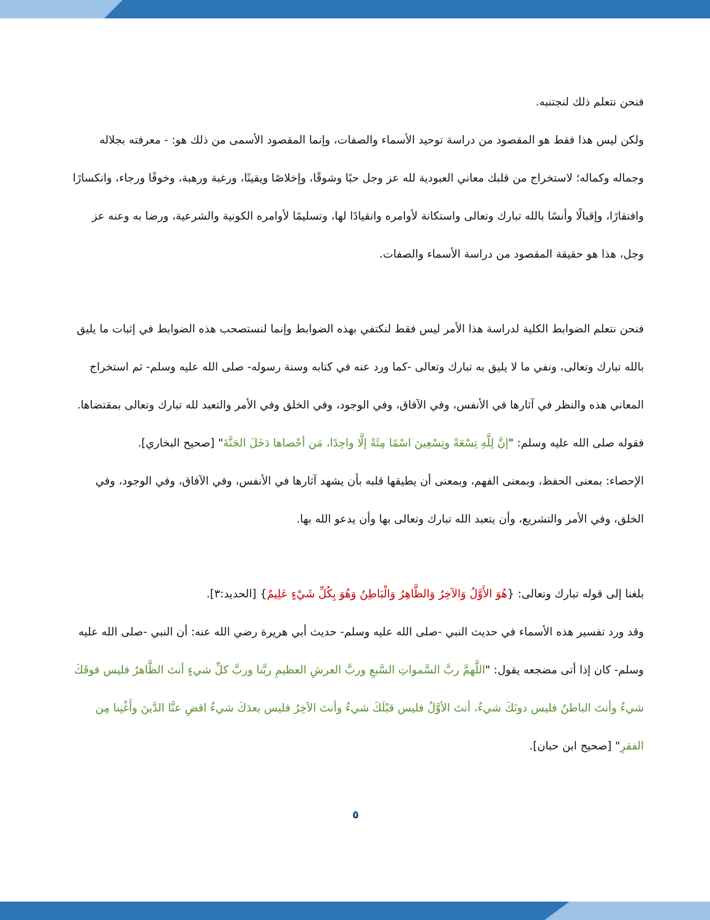فنحن نتعلم ذلك لنجتنبه.
ولكن ليس هذا فقط هو المقصود من دراسة توحيد الأسماء والصفات، وإنما المقصود الأسمى من ذلك هو: - معرفته بجلاله وجماله وكماله؛ لاستخراج من قلبك معاني العبودية لله عز وجل حبًا وشوقًا، وإخلاصًا ويقينًا، ورغبة ورهبة، وخوفًا ورجاء، وانكسارًا وافتقارًا، وإقبالًا وأنسًا بالله تبارك وتعالى واستكانة لأوامره وانقيادًا لها، وتسليمًا لأوامره الكونية والشرعية، ورضا به وعنه عز وجل، هذا هو حقيقة المقصود من دراسة الأسماء والصفات.
فنحن نتعلم الضوابط الكلية لدراسة هذا الأمر ليس فقط لنكتفي بهذه الضوابط وإنما لنستصحب هذه الضوابط في إثبات ما يليق بالله تبارك وتعالى، ونفي ما لا يليق به تبارك وتعالى -كما ورد عنه في كتابه وسنة رسوله- صلى الله عليه وسلم- ثم استخراج المعاني هذه والنظر في آثارها في الأنفس، وفي الآفاق، وفي الوجود، وفي الخلق وفي الأمر والتعبد لله تبارك وتعالى بمقتضاها.
فقوله صلى الله عليه وسلم: "إنَّ لِلَّهِ تِسْعَةً وتِسْعِينَ اسْمًا مِئَةً إلَّا واحِدًا، مَن أحْصاها دَخَلَ الجَنَّةَ" [صحيح البخاري].
الإحصاء: بمعنى الحفظ، وبمعنى الفهم، وبمعنى أن يطيقها قلبه بأن يشهد آثارها في الأنفس، وفي الآفاق، وفي الوجود، وفي الخلق، وفي الأمر والتشريع، وأن يتعبد الله تبارك وتعالى بها وأن يدعو الله بها.
بلغنا إلى قوله تبارك وتعالى: {هُوَ الأَوَّلُ وَالآخِرُ وَالظَّاهِرُ وَالْبَاطِنُ وَهُوَ بِكُلِّ شَيْءٍ عَلِيمٌ} [الحديد:٣].
وقد ورد تفسير هذه الأسماء في حديث النبي -صلى الله عليه وسلم- حديث أبي هريرة رضي الله عنه: أن النبي -صلى الله عليه وسلم- كان إذا أتى مضجعه يقول: "اللَّهمَّ ربَّ السَّمواتِ السَّبعِ وربَّ العرشِ العظيمِ ربَّنا وربَّ كلِّ شيءٍ أنتَ الظَّاهرُ فليس فوقَكَ شيءٌ وأنتَ الباطنُ فليس دونَكَ شيءٌ، أنتَ الأوَّلُ فليس قبْلَكَ شيءٌ وأنتَ الآخِرُ فليس بعدَكَ شيءٌ اقضِ عنَّا الدَّينَ وأَغْنِنا مِن الفقرِ" [صحيح ابن حبان].
٥